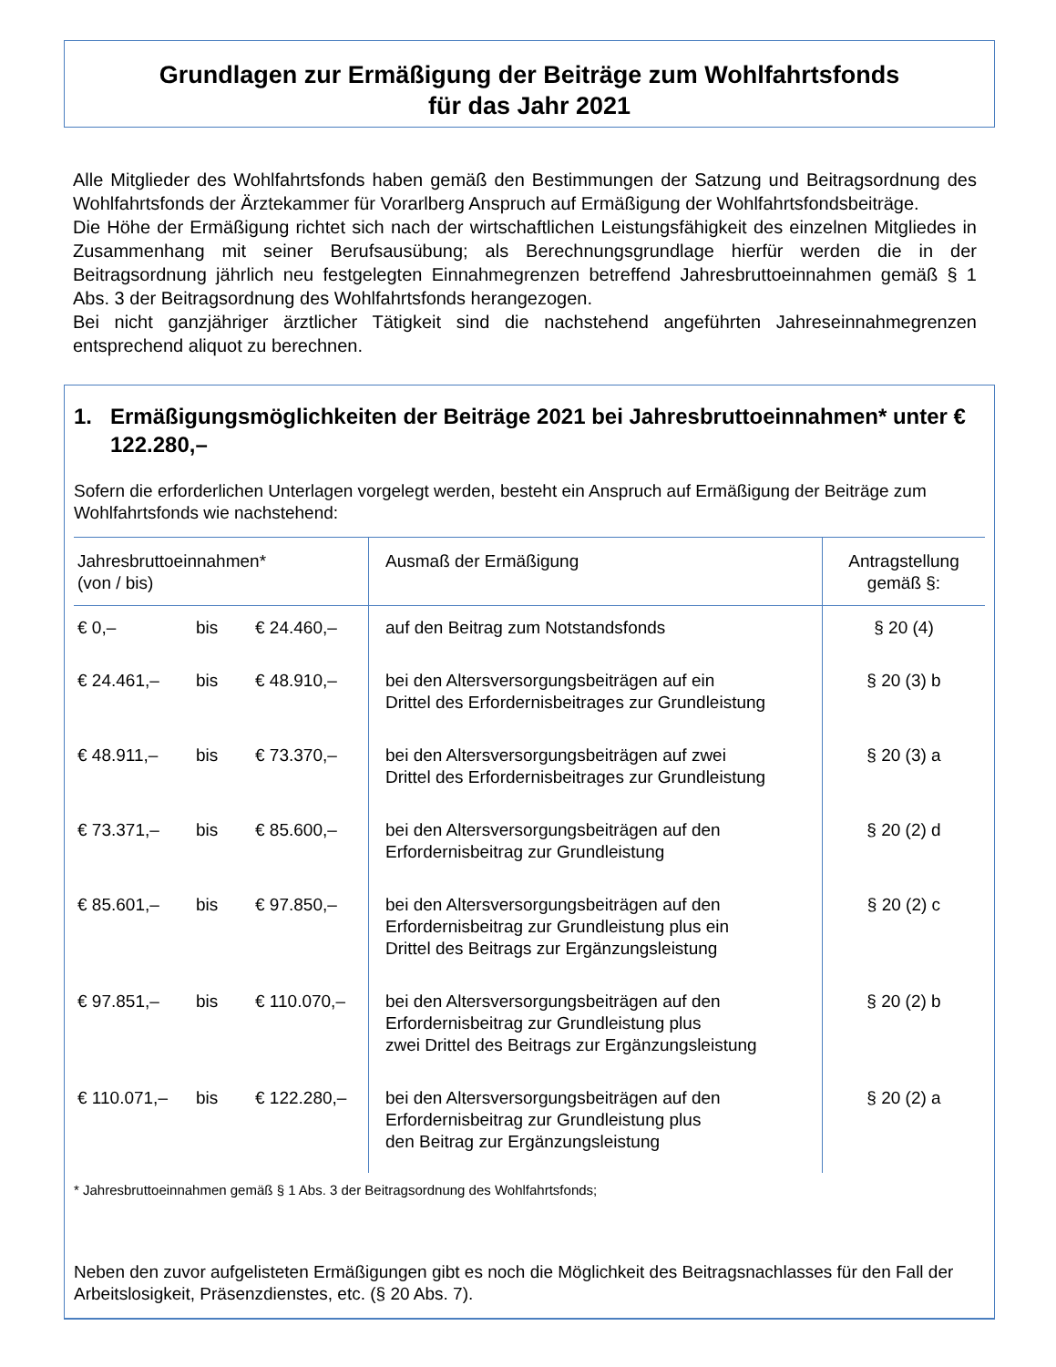Grundlagen zur Ermäßigung der Beiträge zum Wohlfahrtsfonds
für das Jahr 2021
Alle Mitglieder des Wohlfahrtsfonds haben gemäß den Bestimmungen der Satzung und Beitragsordnung des Wohlfahrtsfonds der Ärztekammer für Vorarlberg Anspruch auf Ermäßigung der Wohlfahrtsfondsbeiträge.
Die Höhe der Ermäßigung richtet sich nach der wirtschaftlichen Leistungsfähigkeit des einzelnen Mitgliedes in Zusammenhang mit seiner Berufsausübung; als Berechnungsgrundlage hierfür werden die in der Beitragsordnung jährlich neu festgelegten Einnahmegrenzen betreffend Jahresbruttoeinnahmen gemäß § 1 Abs. 3 der Beitragsordnung des Wohlfahrtsfonds herangezogen.
Bei nicht ganzjähriger ärztlicher Tätigkeit sind die nachstehend angeführten Jahreseinnahmegrenzen entsprechend aliquot zu berechnen.
1. Ermäßigungsmöglichkeiten der Beiträge 2021 bei Jahresbruttoeinnahmen* unter € 122.280,–
Sofern die erforderlichen Unterlagen vorgelegt werden, besteht ein Anspruch auf Ermäßigung der Beiträge zum Wohlfahrtsfonds wie nachstehend:
| Jahresbruttoeinnahmen* (von / bis) | Ausmaß der Ermäßigung | Antragstellung gemäß §: |
| --- | --- | --- |
| € 0,– bis € 24.460,– | auf den Beitrag zum Notstandsfonds | § 20 (4) |
| € 24.461,– bis € 48.910,– | bei den Altersversorgungsbeiträgen auf ein Drittel des Erfordernisbeitrages zur Grundleistung | § 20 (3) b |
| € 48.911,– bis € 73.370,– | bei den Altersversorgungsbeiträgen auf zwei Drittel des Erfordernisbeitrages zur Grundleistung | § 20 (3) a |
| € 73.371,– bis € 85.600,– | bei den Altersversorgungsbeiträgen auf den Erfordernisbeitrag zur Grundleistung | § 20 (2) d |
| € 85.601,– bis € 97.850,– | bei den Altersversorgungsbeiträgen auf den Erfordernisbeitrag zur Grundleistung plus ein Drittel des Beitrags zur Ergänzungsleistung | § 20 (2) c |
| € 97.851,– bis € 110.070,– | bei den Altersversorgungsbeiträgen auf den Erfordernisbeitrag zur Grundleistung plus zwei Drittel des Beitrags zur Ergänzungsleistung | § 20 (2) b |
| € 110.071,– bis € 122.280,– | bei den Altersversorgungsbeiträgen auf den Erfordernisbeitrag zur Grundleistung plus den Beitrag zur Ergänzungsleistung | § 20 (2) a |
* Jahresbruttoeinnahmen gemäß § 1 Abs. 3 der Beitragsordnung des Wohlfahrtsfonds;
Neben den zuvor aufgelisteten Ermäßigungen gibt es noch die Möglichkeit des Beitragsnachlasses für den Fall der Arbeitslosigkeit, Präsenzdienstes, etc. (§ 20 Abs. 7).